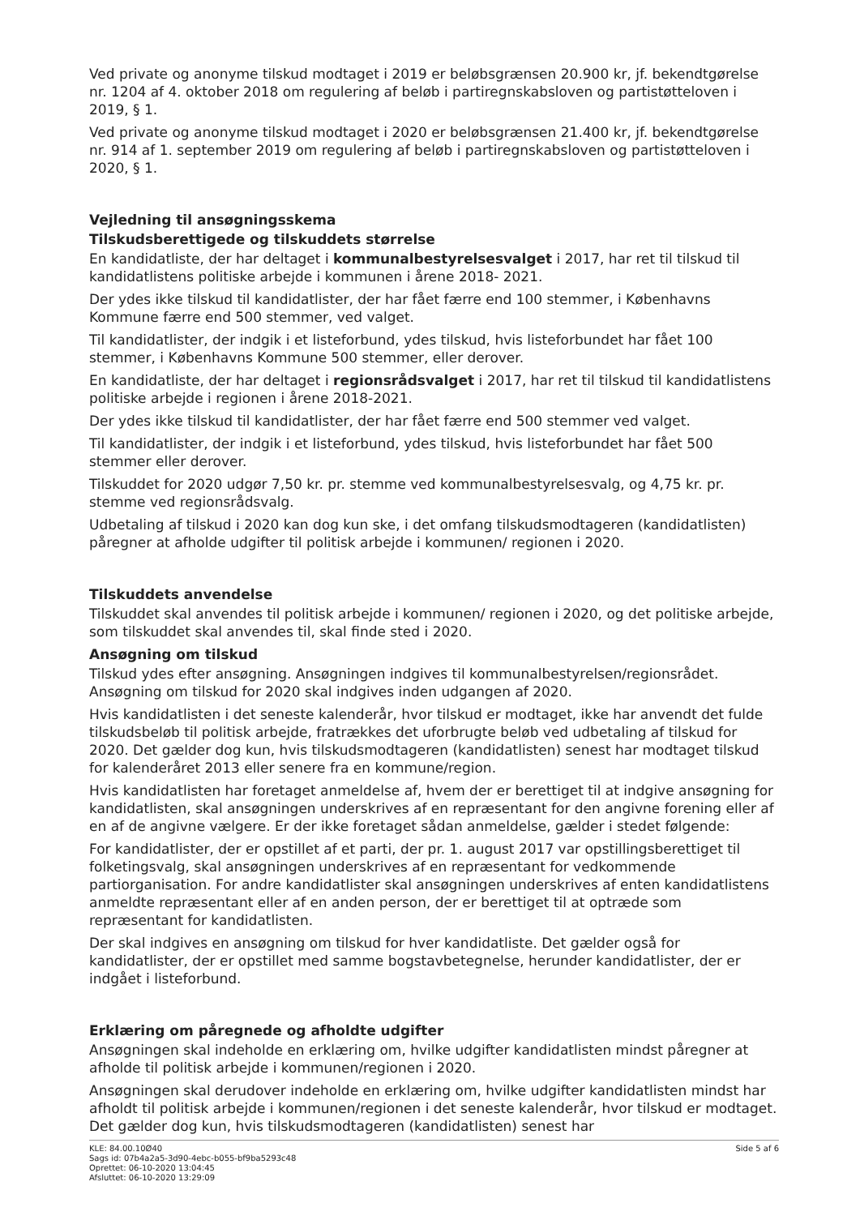Ved private og anonyme tilskud modtaget i 2019 er beløbsgrænsen 20.900 kr, jf. bekendtgørelse nr. 1204 af 4. oktober 2018 om regulering af beløb i partiregnskabsloven og partistøtteloven i 2019, § 1.
Ved private og anonyme tilskud modtaget i 2020 er beløbsgrænsen 21.400 kr, jf. bekendtgørelse nr. 914 af 1. september 2019 om regulering af beløb i partiregnskabsloven og partistøtteloven i 2020, § 1.
Vejledning til ansøgningsskema
Tilskudsberettigede og tilskuddets størrelse
En kandidatliste, der har deltaget i kommunalbestyrelsesvalget i 2017, har ret til tilskud til kandidatlistens politiske arbejde i kommunen i årene 2018- 2021.
Der ydes ikke tilskud til kandidatlister, der har fået færre end 100 stemmer, i Københavns Kommune færre end 500 stemmer, ved valget.
Til kandidatlister, der indgik i et listeforbund, ydes tilskud, hvis listeforbundet har fået 100 stemmer, i Københavns Kommune 500 stemmer, eller derover.
En kandidatliste, der har deltaget i regionsrådsvalget i 2017, har ret til tilskud til kandidatlistens politiske arbejde i regionen i årene 2018-2021.
Der ydes ikke tilskud til kandidatlister, der har fået færre end 500 stemmer ved valget.
Til kandidatlister, der indgik i et listeforbund, ydes tilskud, hvis listeforbundet har fået 500 stemmer eller derover.
Tilskuddet for 2020 udgør 7,50 kr. pr. stemme ved kommunalbestyrelsesvalg, og 4,75 kr. pr. stemme ved regionsrådsvalg.
Udbetaling af tilskud i 2020 kan dog kun ske, i det omfang tilskudsmodtageren (kandidatlisten) påregner at afholde udgifter til politisk arbejde i kommunen/ regionen i 2020.
Tilskuddets anvendelse
Tilskuddet skal anvendes til politisk arbejde i kommunen/ regionen i 2020, og det politiske arbejde, som tilskuddet skal anvendes til, skal finde sted i 2020.
Ansøgning om tilskud
Tilskud ydes efter ansøgning. Ansøgningen indgives til kommunalbestyrelsen/regionsrådet. Ansøgning om tilskud for 2020 skal indgives inden udgangen af 2020.
Hvis kandidatlisten i det seneste kalenderår, hvor tilskud er modtaget, ikke har anvendt det fulde tilskudsbeløb til politisk arbejde, fratrækkes det uforbrugte beløb ved udbetaling af tilskud for 2020. Det gælder dog kun, hvis tilskudsmodtageren (kandidatlisten) senest har modtaget tilskud for kalenderåret 2013 eller senere fra en kommune/region.
Hvis kandidatlisten har foretaget anmeldelse af, hvem der er berettiget til at indgive ansøgning for kandidatlisten, skal ansøgningen underskrives af en repræsentant for den angivne forening eller af en af de angivne vælgere. Er der ikke foretaget sådan anmeldelse, gælder i stedet følgende:
For kandidatlister, der er opstillet af et parti, der pr. 1. august 2017 var opstillingsberettiget til folketingsvalg, skal ansøgningen underskrives af en repræsentant for vedkommende partiorganisation. For andre kandidatlister skal ansøgningen underskrives af enten kandidatlistens anmeldte repræsentant eller af en anden person, der er berettiget til at optræde som repræsentant for kandidatlisten.
Der skal indgives en ansøgning om tilskud for hver kandidatliste. Det gælder også for kandidatlister, der er opstillet med samme bogstavbetegnelse, herunder kandidatlister, der er indgået i listeforbund.
Erklæring om påregnede og afholdte udgifter
Ansøgningen skal indeholde en erklæring om, hvilke udgifter kandidatlisten mindst påregner at afholde til politisk arbejde i kommunen/regionen i 2020.
Ansøgningen skal derudover indeholde en erklæring om, hvilke udgifter kandidatlisten mindst har afholdt til politisk arbejde i kommunen/regionen i det seneste kalenderår, hvor tilskud er modtaget. Det gælder dog kun, hvis tilskudsmodtageren (kandidatlisten) senest har
KLE: 84.00.10Ø40
Sags id: 07b4a2a5-3d90-4ebc-b055-bf9ba5293c48
Oprettet: 06-10-2020 13:04:45
Afsluttet: 06-10-2020 13:29:09
Side 5 af 6